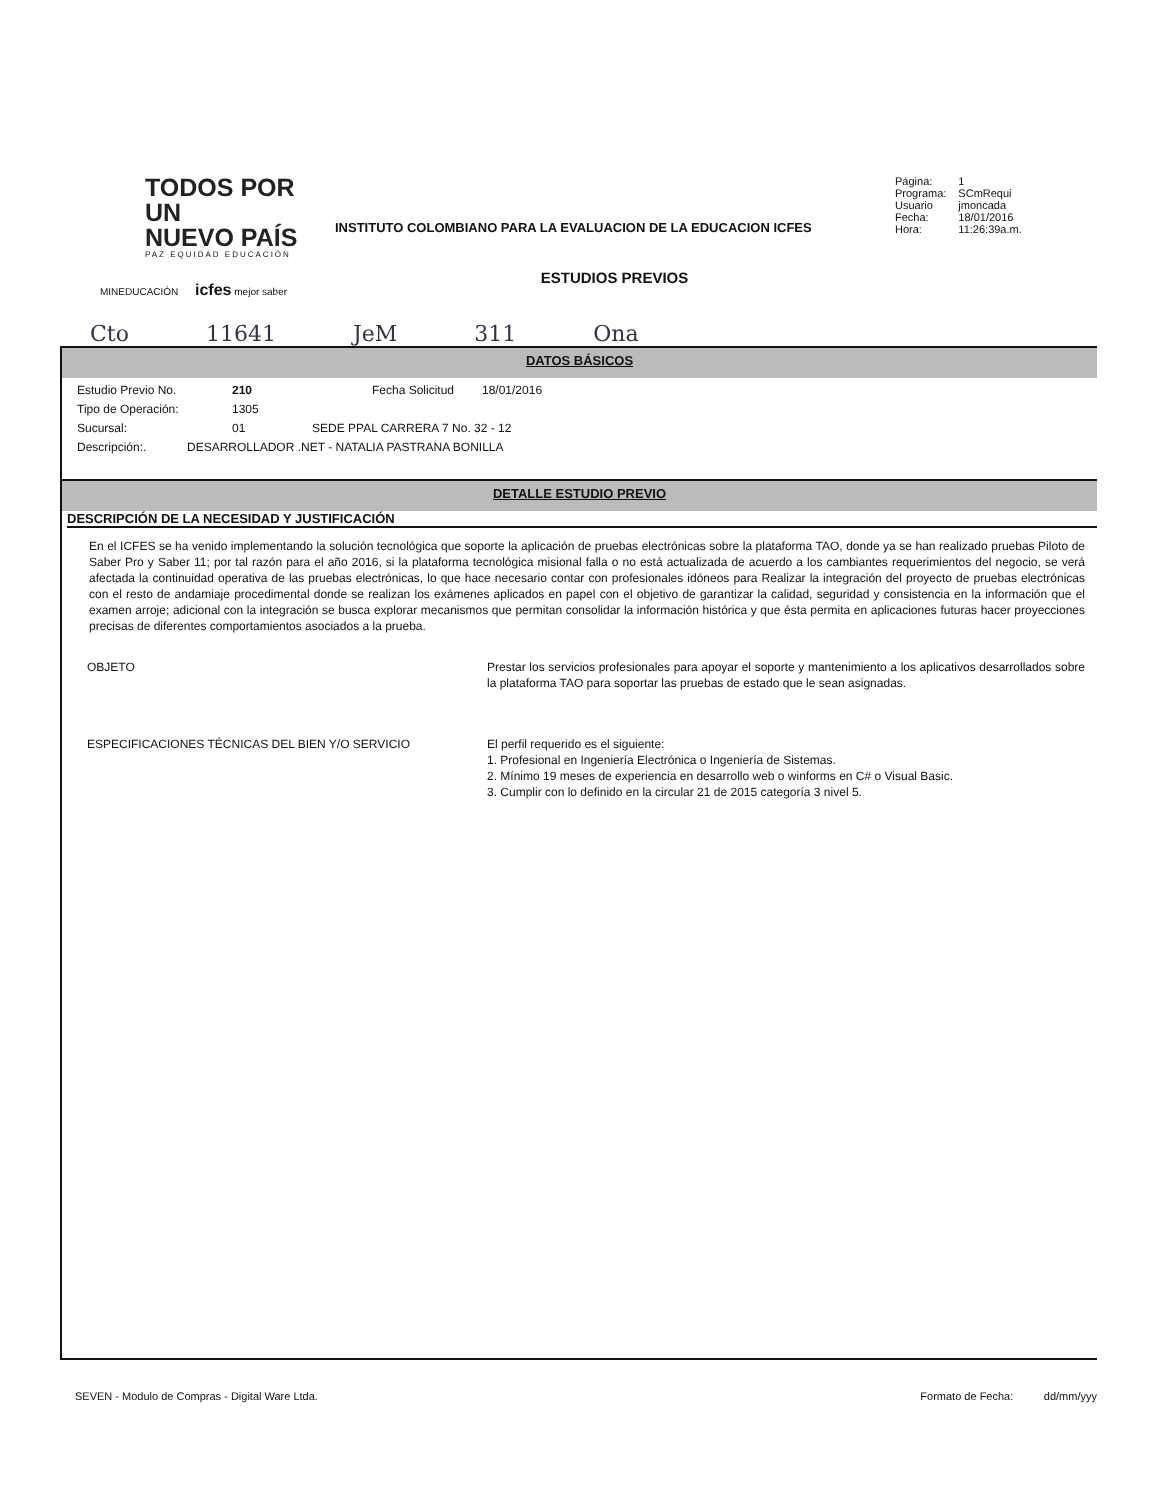TODOS POR UN
NUEVO PAÍS
PAZ EQUIDAD EDUCACIÓN
MINEDUCACIÓN icfes mejor saber
INSTITUTO COLOMBIANO PARA LA EVALUACION DE LA EDUCACION ICFES
| Página: | 1 |
| Programa: | SCmRequi |
| Usuario | jmoncada |
| Fecha: | 18/01/2016 |
| Hora: | 11:26:39a.m. |
ESTUDIOS PREVIOS
Cto 11641 JeM 311 Ona
DATOS BÁSICOS
Estudio Previo No. 210 Fecha Solicitud 18/01/2016
Tipo de Operación: 1305
Sucursal: 01 SEDE PPAL CARRERA 7 No. 32 - 12
Descripción:. DESARROLLADOR .NET - NATALIA PASTRANA BONILLA
DETALLE ESTUDIO PREVIO
DESCRIPCIÓN DE LA NECESIDAD Y JUSTIFICACIÓN
En el ICFES se ha venido implementando la solución tecnológica que soporte la aplicación de pruebas electrónicas sobre la plataforma TAO, donde ya se han realizado pruebas Piloto de Saber Pro y Saber 11; por tal razón para el año 2016, si la plataforma tecnológica misional falla o no está actualizada de acuerdo a los cambiantes requerimientos del negocio, se verá afectada la continuidad operativa de las pruebas electrónicas, lo que hace necesario contar con profesionales idóneos para Realizar la integración del proyecto de pruebas electrónicas con el resto de andamiaje procedimental donde se realizan los exámenes aplicados en papel con el objetivo de garantizar la calidad, seguridad y consistencia en la información que el examen arroje; adicional con la integración se busca explorar mecanismos que permitan consolidar la información histórica y que ésta permita en aplicaciones futuras hacer proyecciones precisas de diferentes comportamientos asociados a la prueba.
OBJETO Prestar los servicios profesionales para apoyar el soporte y mantenimiento a los aplicativos desarrollados sobre la plataforma TAO para soportar las pruebas de estado que le sean asignadas.
ESPECIFICACIONES TÉCNICAS DEL BIEN Y/O SERVICIO El perfil requerido es el siguiente:
1. Profesional en Ingeniería Electrónica o Ingeniería de Sistemas.
2. Mínimo 19 meses de experiencia en desarrollo web o winforms en C# o Visual Basic.
3. Cumplir con lo definido en la circular 21 de 2015 categoría 3 nivel 5.
SEVEN - Modulo de Compras - Digital Ware Ltda. Formato de Fecha: dd/mm/yyy